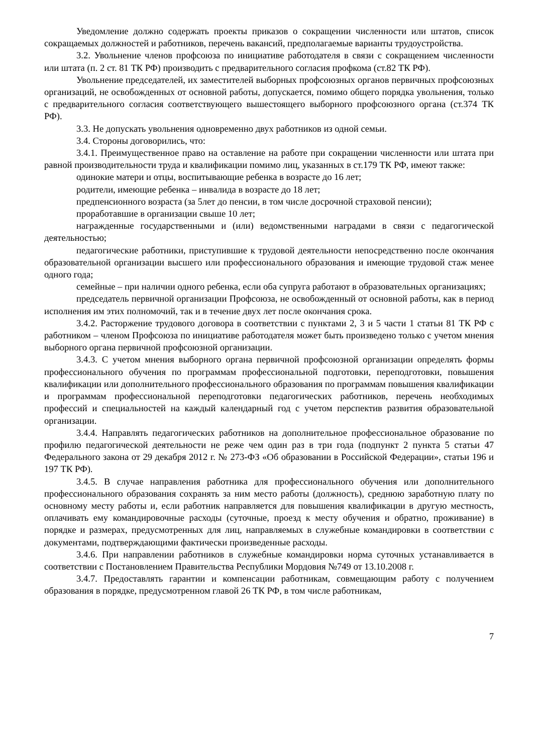Уведомление должно содержать проекты приказов о сокращении численности или штатов, список сокращаемых должностей и работников, перечень вакансий, предполагаемые варианты трудоустройства.
3.2. Увольнение членов профсоюза по инициативе работодателя в связи с сокращением численности или штата (п. 2 ст. 81 ТК РФ) производить с предварительного согласия профкома (ст.82 ТК РФ).
Увольнение председателей, их заместителей выборных профсоюзных органов первичных профсоюзных организаций, не освобожденных от основной работы, допускается, помимо общего порядка увольнения, только с предварительного согласия соответствующего вышестоящего выборного профсоюзного органа (ст.374 ТК РФ).
3.3. Не допускать увольнения одновременно двух работников из одной семьи.
3.4. Стороны договорились, что:
3.4.1. Преимущественное право на оставление на работе при сокращении численности или штата при равной производительности труда и квалификации помимо лиц, указанных в ст.179 ТК РФ, имеют также:
одинокие матери и отцы, воспитывающие ребенка в возрасте до 16 лет;
родители, имеющие ребенка – инвалида в возрасте до 18 лет;
предпенсионного возраста (за 5лет до пенсии, в том числе досрочной страховой пенсии);
проработавшие в организации свыше 10 лет;
награжденные государственными и (или) ведомственными наградами в связи с педагогической деятельностью;
педагогические работники, приступившие к трудовой деятельности непосредственно после окончания образовательной организации высшего или профессионального образования и имеющие трудовой стаж менее одного года;
семейные – при наличии одного ребенка, если оба супруга работают в образовательных организациях;
председатель первичной организации Профсоюза, не освобожденный от основной работы, как в период исполнения им этих полномочий, так и в течение двух лет после окончания срока.
3.4.2. Расторжение трудового договора в соответствии с пунктами 2, 3 и 5 части 1 статьи 81 ТК РФ с работником – членом Профсоюза по инициативе работодателя может быть произведено только с учетом мнения выборного органа первичной профсоюзной организации.
3.4.3. С учетом мнения выборного органа первичной профсоюзной организации определять формы профессионального обучения по программам профессиональной подготовки, переподготовки, повышения квалификации или дополнительного профессионального образования по программам повышения квалификации и программам профессиональной переподготовки педагогических работников, перечень необходимых профессий и специальностей на каждый календарный год с учетом перспектив развития образовательной организации.
3.4.4. Направлять педагогических работников на дополнительное профессиональное образование по профилю педагогической деятельности не реже чем один раз в три года (подпункт 2 пункта 5 статьи 47 Федерального закона от 29 декабря 2012 г. № 273-ФЗ «Об образовании в Российской Федерации», статьи 196 и 197 ТК РФ).
3.4.5. В случае направления работника для профессионального обучения или дополнительного профессионального образования сохранять за ним место работы (должность), среднюю заработную плату по основному месту работы и, если работник направляется для повышения квалификации в другую местность, оплачивать ему командировочные расходы (суточные, проезд к месту обучения и обратно, проживание) в порядке и размерах, предусмотренных для лиц, направляемых в служебные командировки в соответствии с документами, подтверждающими фактически произведенные расходы.
3.4.6. При направлении работников в служебные командировки норма суточных устанавливается в соответствии с Постановлением Правительства Республики Мордовия №749 от 13.10.2008 г.
3.4.7. Предоставлять гарантии и компенсации работникам, совмещающим работу с получением образования в порядке, предусмотренном главой 26 ТК РФ, в том числе работникам,
7